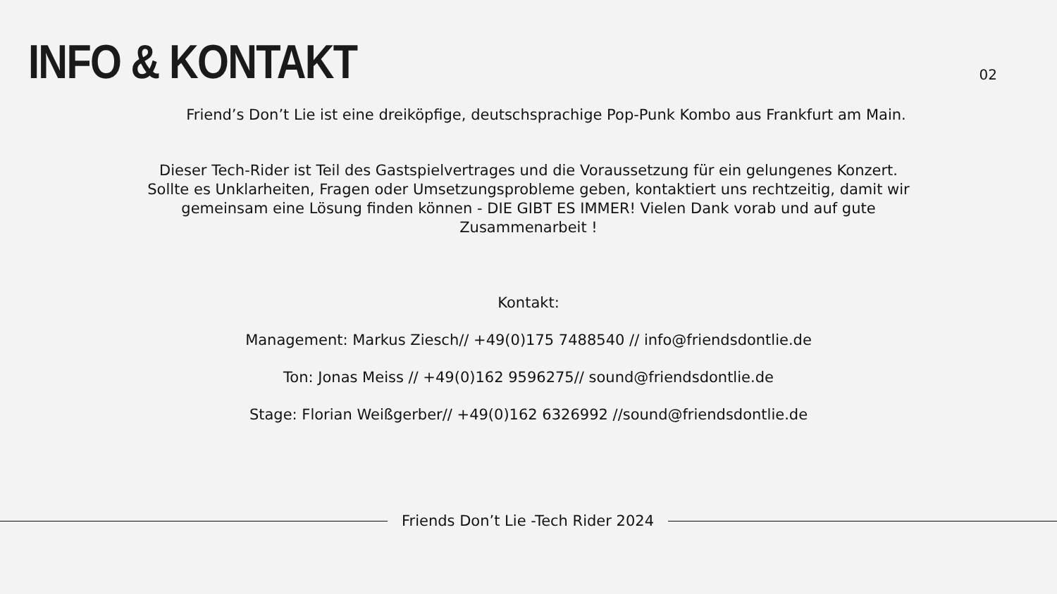INFO & KONTAKT
02
Friend’s Don’t Lie ist eine dreiköpfige, deutschsprachige Pop-Punk Kombo aus Frankfurt am Main.
Dieser Tech-Rider ist Teil des Gastspielvertrages und die Voraussetzung für ein gelungenes Konzert. Sollte es Unklarheiten, Fragen oder Umsetzungsprobleme geben, kontaktiert uns rechtzeitig, damit wir gemeinsam eine Lösung finden können - DIE GIBT ES IMMER! Vielen Dank vorab und auf gute Zusammenarbeit !
Kontakt:
Management: Markus Ziesch// +49(0)175 7488540 // info@friendsdontlie.de
Ton: Jonas Meiss // +49(0)162 9596275// sound@friendsdontlie.de
Stage: Florian Weißgerber// +49(0)162 6326992 //sound@friendsdontlie.de
Friends Don’t Lie -Tech Rider 2024